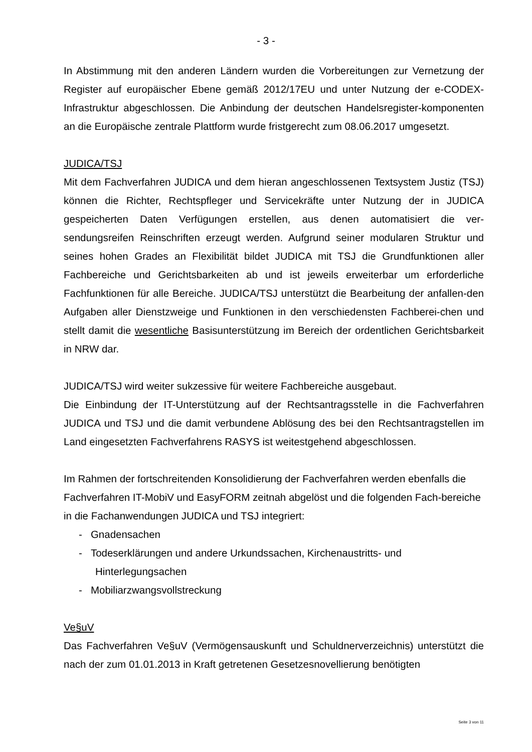- 3 -
In Abstimmung mit den anderen Ländern wurden die Vorbereitungen zur Vernetzung der Register auf europäischer Ebene gemäß 2012/17EU und unter Nutzung der e-CODEX-Infrastruktur abgeschlossen. Die Anbindung der deutschen Handelsregister-komponenten an die Europäische zentrale Plattform wurde fristgerecht zum 08.06.2017 umgesetzt.
JUDICA/TSJ
Mit dem Fachverfahren JUDICA und dem hieran angeschlossenen Textsystem Justiz (TSJ) können die Richter, Rechtspfleger und Servicekräfte unter Nutzung der in JUDICA gespeicherten Daten Verfügungen erstellen, aus denen automatisiert die ver-sendungsreifen Reinschriften erzeugt werden. Aufgrund seiner modularen Struktur und seines hohen Grades an Flexibilität bildet JUDICA mit TSJ die Grundfunktionen aller Fachbereiche und Gerichtsbarkeiten ab und ist jeweils erweiterbar um erforderliche Fachfunktionen für alle Bereiche. JUDICA/TSJ unterstützt die Bearbeitung der anfallen-den Aufgaben aller Dienstzweige und Funktionen in den verschiedensten Fachberei-chen und stellt damit die wesentliche Basisunterstützung im Bereich der ordentlichen Gerichtsbarkeit in NRW dar.
JUDICA/TSJ wird weiter sukzessive für weitere Fachbereiche ausgebaut.
Die Einbindung der IT-Unterstützung auf der Rechtsantragsstelle in die Fachverfahren JUDICA und TSJ und die damit verbundene Ablösung des bei den Rechtsantragstellen im Land eingesetzten Fachverfahrens RASYS ist weitestgehend abgeschlossen.
Im Rahmen der fortschreitenden Konsolidierung der Fachverfahren werden ebenfalls die Fachverfahren IT-MobiV und EasyFORM zeitnah abgelöst und die folgenden Fach-bereiche in die Fachanwendungen JUDICA und TSJ integriert:
- Gnadensachen
- Todeserklärungen und andere Urkundssachen, Kirchenaustritts- und Hinterlegungsachen
- Mobiliarzwangsvollstreckung
Ve§uV
Das Fachverfahren Ve§uV (Vermögensauskunft und Schuldnerverzeichnis) unterstützt die nach der zum 01.01.2013 in Kraft getretenen Gesetzesnovellierung benötigten
Seite 3 von 11